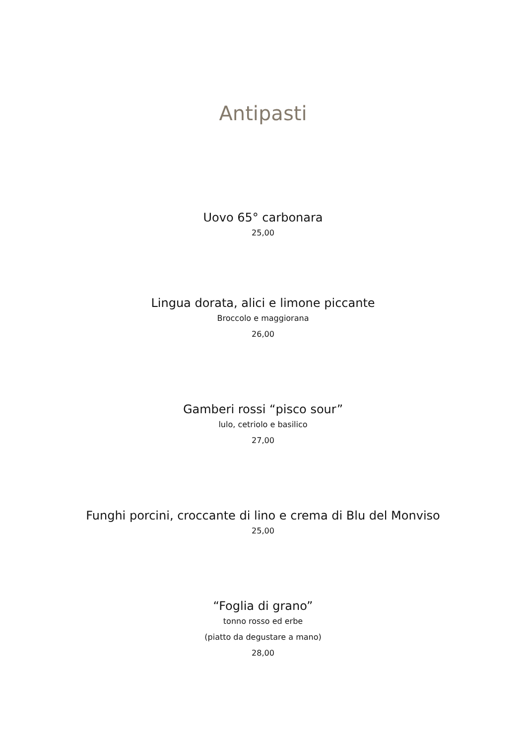Antipasti
Uovo 65° carbonara
25,00
Lingua dorata, alici e limone piccante
Broccolo e maggiorana
26,00
Gamberi rossi “pisco sour”
lulo, cetriolo e basilico
27,00
Funghi porcini, croccante di lino e crema di Blu del Monviso
25,00
“Foglia di grano”
tonno rosso ed erbe
(piatto da degustare a mano)
28,00